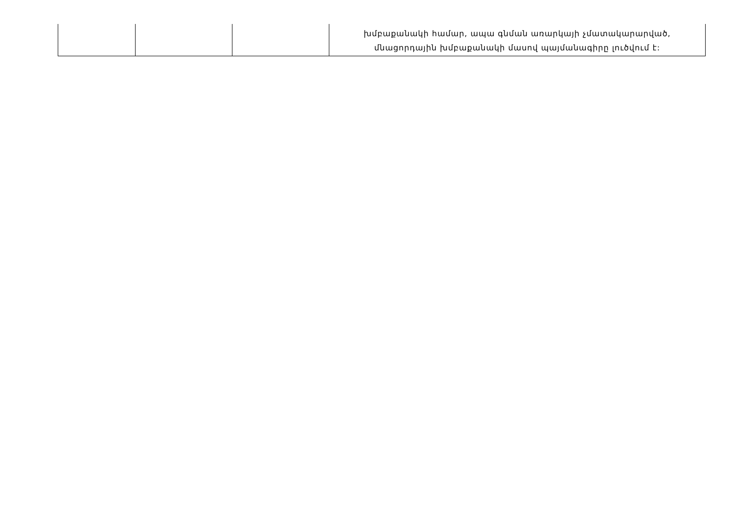| | | | խմբաքանակի համար, ապա գնման առարկայի չմատակարարված, մնացորդային խմբաքանակի մասով պայմանագիրը լուծվում է: |